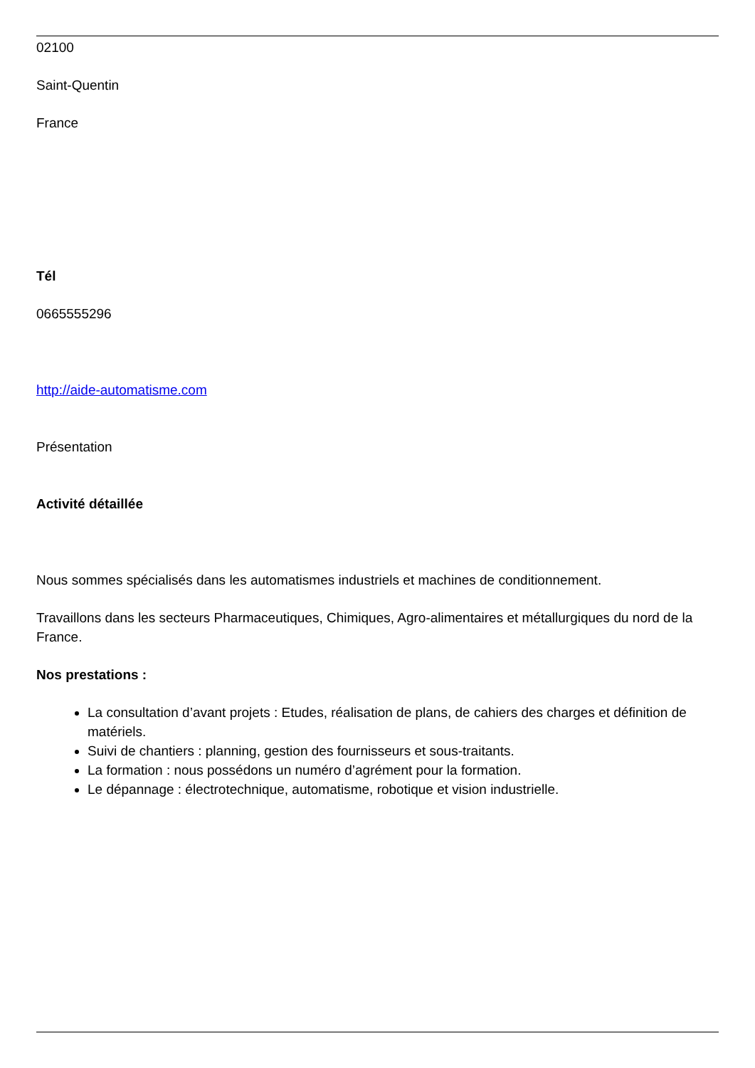02100
Saint-Quentin
France
Tél
0665555296
http://aide-automatisme.com
Présentation
Activité détaillée
Nous sommes spécialisés dans les automatismes industriels et machines de conditionnement.
Travaillons dans les secteurs Pharmaceutiques, Chimiques, Agro-alimentaires et métallurgiques du nord de la France.
Nos prestations :
La consultation d’avant projets : Etudes, réalisation de plans, de cahiers des charges et définition de matériels.
Suivi de chantiers : planning, gestion des fournisseurs et sous-traitants.
La formation : nous possédons un numéro d’agrément pour la formation.
Le dépannage : électrotechnique, automatisme, robotique et vision industrielle.